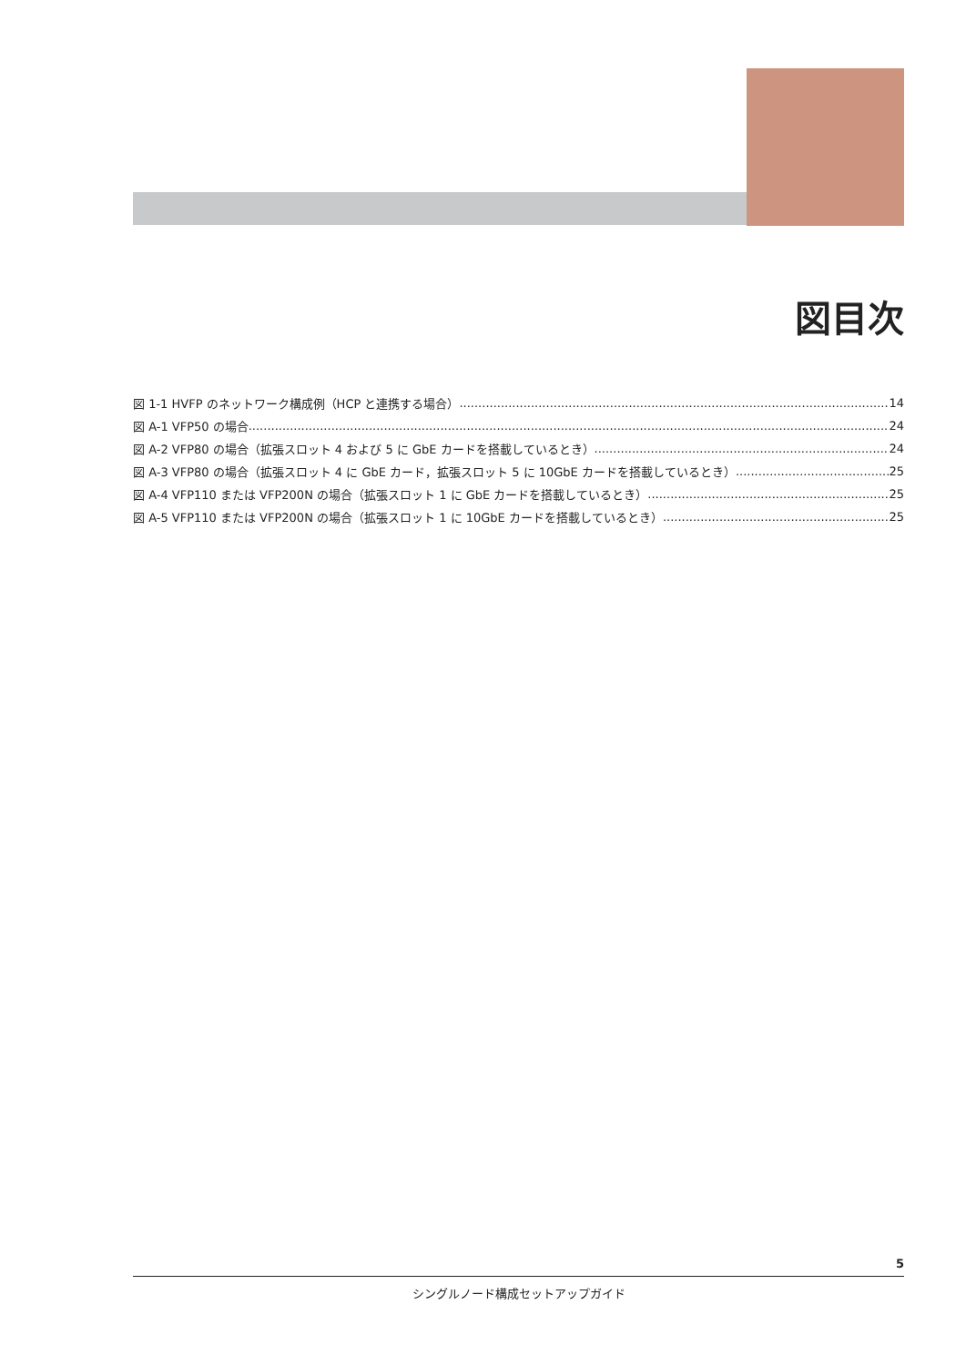図目次
図 1-1 HVFP のネットワーク構成例（HCP と連携する場合） 14
図 A-1 VFP50 の場合 24
図 A-2 VFP80 の場合（拡張スロット 4 および 5 に GbE カードを搭載しているとき） 24
図 A-3 VFP80 の場合（拡張スロット 4 に GbE カード，拡張スロット 5 に 10GbE カードを搭載しているとき） 25
図 A-4 VFP110 または VFP200N の場合（拡張スロット 1 に GbE カードを搭載しているとき） 25
図 A-5 VFP110 または VFP200N の場合（拡張スロット 1 に 10GbE カードを搭載しているとき） 25
5
シングルノード構成セットアップガイド